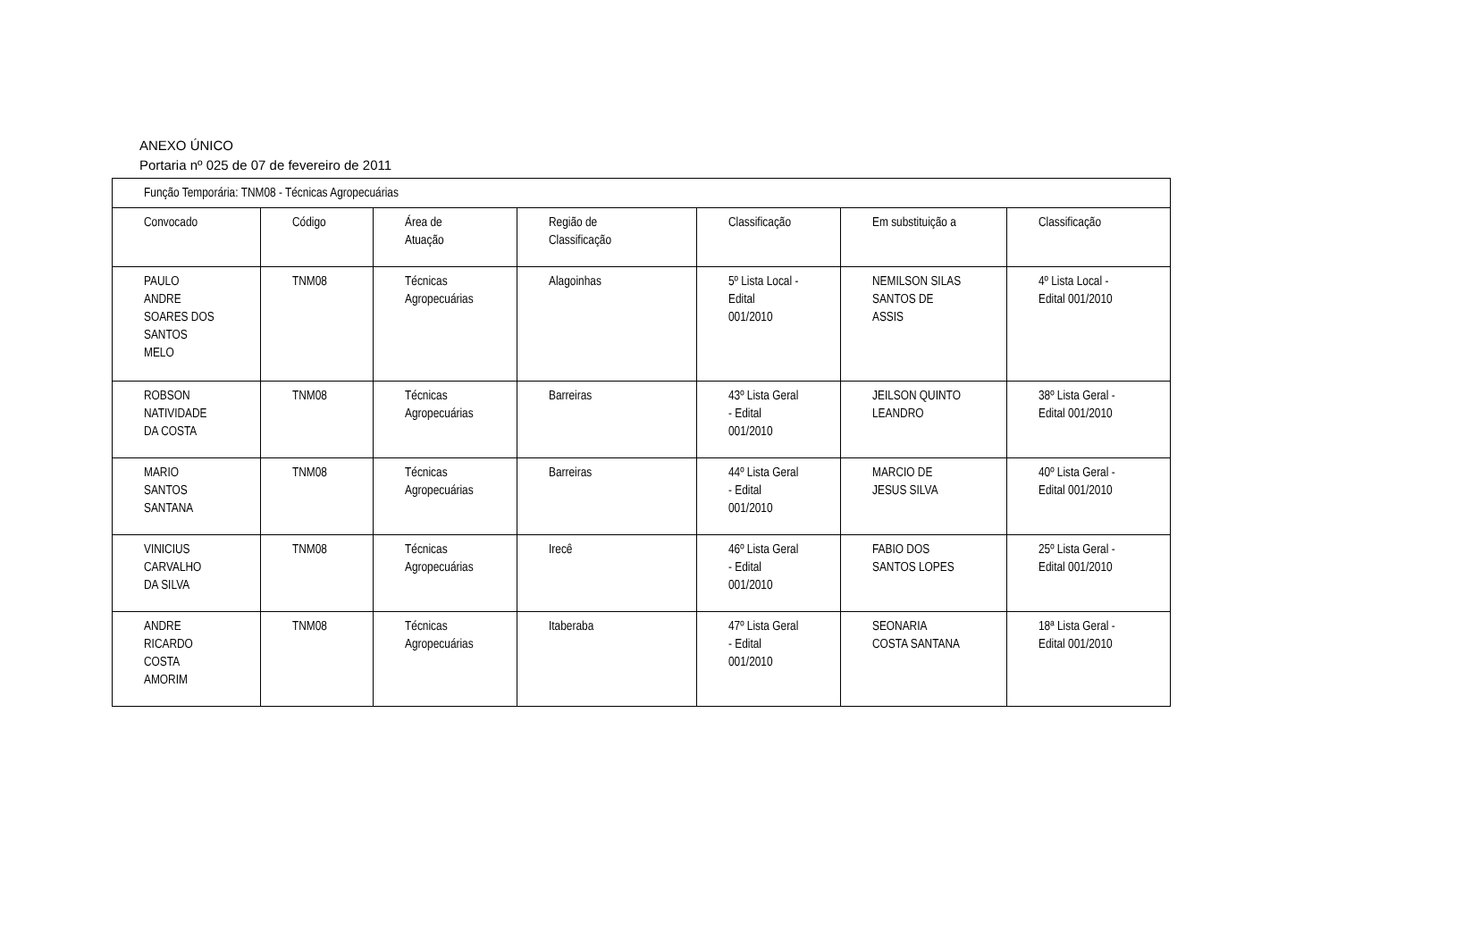ANEXO ÚNICO
Portaria nº 025 de 07 de fevereiro de 2011
| Função Temporária: TNM08 - Técnicas Agropecuárias | | | | | | |
| Convocado | Código | Área de Atuação | Região de Classificação | Classificação | Em substituição a | Classificação |
| PAULO ANDRE SOARES DOS SANTOS MELO | TNM08 | Técnicas Agropecuárias | Alagoinhas | 5º Lista Local - Edital 001/2010 | NEMILSON SILAS SANTOS DE ASSIS | 4º Lista Local - Edital 001/2010 |
| ROBSON NATIVIDADE DA COSTA | TNM08 | Técnicas Agropecuárias | Barreiras | 43º Lista Geral - Edital 001/2010 | JEILSON QUINTO LEANDRO | 38º Lista Geral - Edital 001/2010 |
| MARIO SANTOS SANTANA | TNM08 | Técnicas Agropecuárias | Barreiras | 44º Lista Geral - Edital 001/2010 | MARCIO DE JESUS SILVA | 40º Lista Geral - Edital 001/2010 |
| VINICIUS CARVALHO DA SILVA | TNM08 | Técnicas Agropecuárias | Irecê | 46º Lista Geral - Edital 001/2010 | FABIO DOS SANTOS LOPES | 25º Lista Geral - Edital 001/2010 |
| ANDRE RICARDO COSTA AMORIM | TNM08 | Técnicas Agropecuárias | Itaberaba | 47º Lista Geral - Edital 001/2010 | SEONARIA COSTA SANTANA | 18ª Lista Geral - Edital 001/2010 |